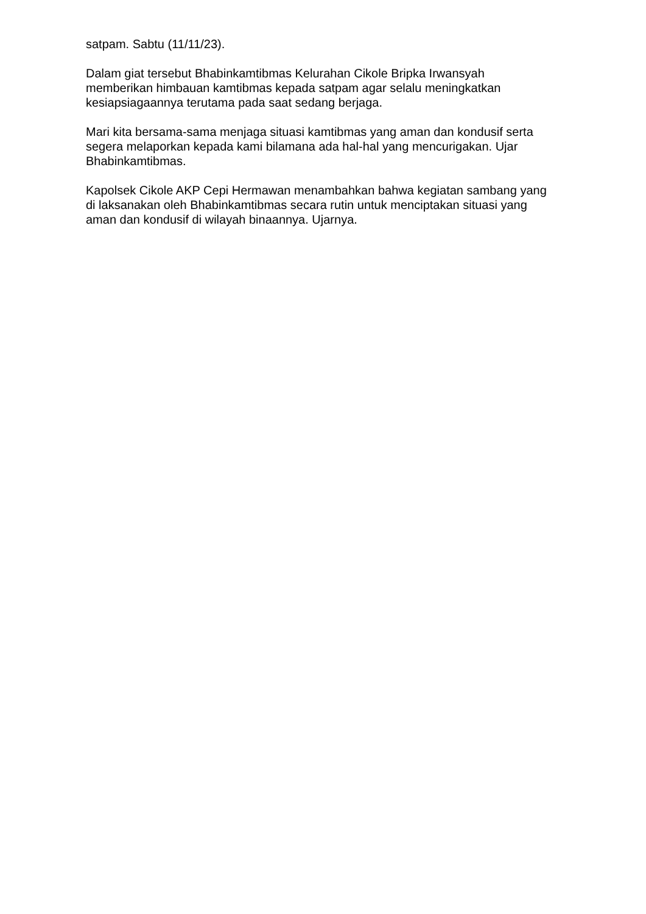satpam. Sabtu (11/11/23).
Dalam giat tersebut Bhabinkamtibmas Kelurahan Cikole Bripka Irwansyah memberikan himbauan kamtibmas kepada satpam agar selalu meningkatkan kesiapsiagaannya terutama pada saat sedang berjaga.
Mari kita bersama-sama menjaga situasi kamtibmas yang aman dan kondusif serta segera melaporkan kepada kami bilamana ada hal-hal yang mencurigakan. Ujar Bhabinkamtibmas.
Kapolsek Cikole AKP Cepi Hermawan menambahkan bahwa kegiatan sambang yang di laksanakan oleh Bhabinkamtibmas secara rutin untuk menciptakan situasi yang aman dan kondusif di wilayah binaannya. Ujarnya.